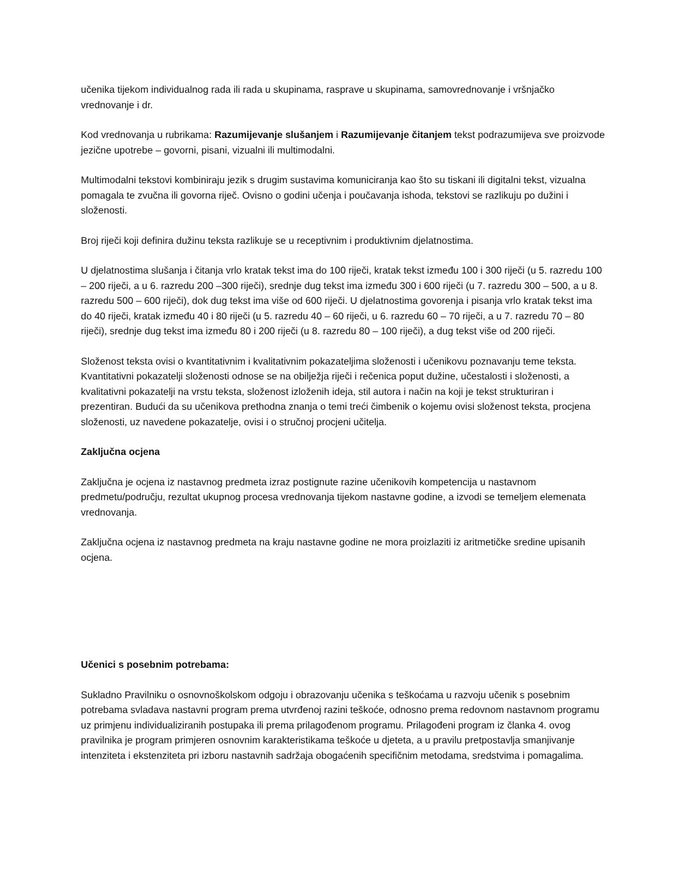učenika tijekom individualnog rada ili rada u skupinama, rasprave u skupinama, samovrednovanje i vršnjačko vrednovanje i dr.
Kod vrednovanja u rubrikama: Razumijevanje slušanjem i Razumijevanje čitanjem tekst podrazumijeva sve proizvode jezične upotrebe – govorni, pisani, vizualni ili multimodalni.
Multimodalni tekstovi kombiniraju jezik s drugim sustavima komuniciranja kao što su tiskani ili digitalni tekst, vizualna pomagala te zvučna ili govorna riječ. Ovisno o godini učenja i poučavanja ishoda, tekstovi se razlikuju po dužini i složenosti.
Broj riječi koji definira dužinu teksta razlikuje se u receptivnim i produktivnim djelatnostima.
U djelatnostima slušanja i čitanja vrlo kratak tekst ima do 100 riječi, kratak tekst između 100 i 300 riječi (u 5. razredu 100 – 200 riječi, a u 6. razredu 200 –300 riječi), srednje dug tekst ima između 300 i 600 riječi (u 7. razredu 300 – 500, a u 8. razredu 500 – 600 riječi), dok dug tekst ima više od 600 riječi. U djelatnostima govorenja i pisanja vrlo kratak tekst ima do 40 riječi, kratak između 40 i 80 riječi (u 5. razredu 40 – 60 riječi, u 6. razredu 60 – 70 riječi, a u 7. razredu 70 – 80 riječi), srednje dug tekst ima između 80 i 200 riječi (u 8. razredu 80 – 100 riječi), a dug tekst više od 200 riječi.
Složenost teksta ovisi o kvantitativnim i kvalitativnim pokazateljima složenosti i učenikovu poznavanju teme teksta. Kvantitativni pokazatelji složenosti odnose se na obilježja riječi i rečenica poput dužine, učestalosti i složenosti, a kvalitativni pokazatelji na vrstu teksta, složenost izloženih ideja, stil autora i način na koji je tekst strukturiran i prezentiran. Budući da su učenikova prethodna znanja o temi treći čimbenik o kojemu ovisi složenost teksta, procjena složenosti, uz navedene pokazatelje, ovisi i o stručnoj procjeni učitelja.
Zaključna ocjena
Zaključna je ocjena iz nastavnog predmeta izraz postignute razine učenikovih kompetencija u nastavnom predmetu/području, rezultat ukupnog procesa vrednovanja tijekom nastavne godine, a izvodi se temeljem elemenata vrednovanja.
Zaključna ocjena iz nastavnog predmeta na kraju nastavne godine ne mora proizlaziti iz aritmetičke sredine upisanih ocjena.
Učenici s posebnim potrebama:
Sukladno Pravilniku o osnovnoškolskom odgoju i obrazovanju učenika s teškoćama u razvoju učenik s posebnim potrebama svladava nastavni program prema utvrđenoj razini teškoće, odnosno prema redovnom nastavnom programu uz primjenu individualiziranih postupaka ili prema prilagođenom programu. Prilagođeni program iz članka 4. ovog pravilnika je program primjeren osnovnim karakteristikama teškoće u djeteta, a u pravilu pretpostavlja smanjivanje intenziteta i ekstenziteta pri izboru nastavnih sadržaja obogaćenih specifičnim metodama, sredstvima i pomagalima.